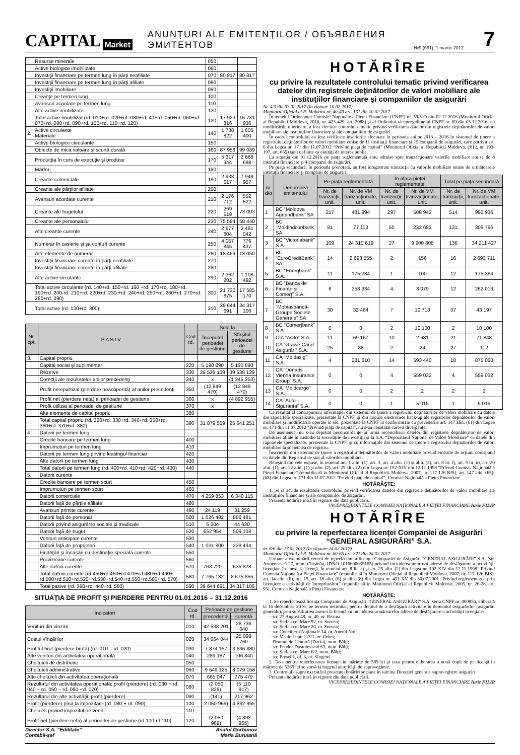CAPITAL Market ANUNŢURI ALE EMITENŢILOR / ОБЪЯВЛЕНИЯ ЭМИТЕНТОВ №9 (681), 1 martie 2017 7
| | Resurse minerale | 050 | | |
| | Active biologice imobilizate | 060 | | |
| | Investiţii financiare pe termen lung în părţi neafiliate | 070 | 80 817 | 80 817 |
| | Investiţii financiare pe termen lung în părţi afiliate | 080 | | |
| | Investiţii imobiliare | 090 | | |
| | Creanţe pe termen lung | 100 | | |
| | Avansuri acordate pe termen lung | 110 | | |
| | Alte active imobilizate | 120 | | |
| | Total active imobilizat (rd. 010+rd. 020+rd. 030+rd. 40+rd. 050+rd. 060+rd. 070+rd. 080+rd. 090+rd. 100+rd. 110+rd. 120) | 130 | 17 923 816 | 16 731 936 |
| 2. | Active circulante Materiale | 140 | 1 738 822 | 1 605 400 |
| | Active biologice cieculante | 150 | | |
| | Obiecte de mica valoare şi scurtă durată | 160 | 87 958 | 99 039 |
| | Producţia în curs de execuţie şi produse | 170 | 5 317 344 | 2 868 698 |
| | Mărfuri | 180 | | |
| | Creante comerciale | 190 | 2 938 617 | 7 948 957 |
| | Creante ale părţilor afiliate | 200 | | |
| | Avansuri acordate curente | 210 | 2 176 712 | 552 522 |
| | Creante ale bugetului | 220 | 269 518 | 73 093 |
| | Creante ale personalului | 230 | 75 584 | 58 440 |
| | Alte creante curente | 240 | 2 677 804 | 2 481 042 |
| | Numerar în casierie şi şa conturi curente | 250 | 4 057 845 | 776 437 |
| | Alte elemente de numerar | 260 | 18 469 | 13 050 |
| | Investiţii financiare curente în părţi neafiliate | 270 | | |
| | Investiţii financiare curente în părţi afiliate | 280 | | |
| | Alte active circulante | 290 | 2 362 202 | 1 108 492 |
| | Total active circulante (rd. 140+rd. 150+rd. 160 +rd. 170+rd. 180+rd. 190+rd. 200-rd. 210+rd. 220+rd. 230 +rd. 240+rd. 250+rd. 260+rd. 270+rd. 280+rd. 290) | 300 | 21 720 875 | 17 585 170 |
| | Total active (rd. 130+rd. 300) | 310 | 39 644 691 | 34 317 106 |
| Nr. cpt. | P A S I V | Cod rd. | Sold la | |
| --- | --- | --- | --- | --- |
| | | | Începutul perioadei de gestiune | Sfîrşitul perioadei de gestiune |
| 3. | Capital propriu | | | |
| | Capital social şi suplimentar | 320 | 5 190 890 | 5 190 890 |
| | Rezerve | 330 | 39 538 139 | 39 538 139 |
| | Corecţii ale rezultatelor anilor precedenţi | 340 | x | (1 345 353) |
| | Profit nerepartizat (pierdere neacoperită) al anilor precedenţi | 350 | (12 849 470) | (12 849 470) |
| | Profit net (pierdere neta) al perioadei de gestiune | 360 | x | (4 892 955) |
| | Profit utilizat al perioadei de gestiune | 370 | x | |
| | Alte elemente de capital propriu | 380 | | |
| | Total capital propriu (rd. 320+rd. 330+rd. 340+rd. 350+rd. 360+rd. 370+rd. 380) | 390 | 31 879 559 | 25 641 251 |
| 4. | Datorii pe termen lung | | | |
| | Credite bancare pe termen lung | 400 | | |
| | Imprumuturi pe termen lung | 410 | | |
| | Datorii pe termen lung privind leasingul financiar | 420 | | |
| | Alte datorii pe termen lung | 430 | | |
| | Total datorii pe termen lung (rd. 400+rd. 410+rd. 420+rd. 430) | 440 | | |
| 5. | Datorii curente | | | |
| | Credite bancare pe termen scurt | 450 | | |
| | Imprumuturi pe termen scurt | 460 | | |
| | Datorii comerciale | 470 | 4 259 853 | 6 340 115 |
| | Datorii faţă de părţile afiliate | 480 | | |
| | Avansuri primite curente | 490 | 24 119 | 31 259 |
| | Datorii faţă de personal | 500 | 1 026 482 | 886 481 |
| | Datorii privind asigurările sociale şi madicale | 510 | 6 204 | 44 630 |
| | Datorii faţă de buget | 520 | 652 954 | 509 108 |
| | Venituri anticipate curente | 530 | | |
| | Datorii faţă de proprietari | 540 | 1 031 800 | 228 434 |
| | Finanţări şi încasări cu destinaţie specială curente | 550 | | |
| | Provizioane curente | 560 | | |
| | Alte datorii curente | 570 | 763 720 | 635 828 |
| | Total datorii curente (rd.450+rd.460+rd.470+rd.480+rd.490+ rd.500+rd.510+rd.520+rd.530+rd.540+rd.550+rd.560+rd. 570) | 580 | 7 765 132 | 8 675 855 |
| | Total pasive (rd. 390+rd. 440+rd. 580) | 590 | 39 644 691 | 34 317 106 |
SITUAŢIA DE PROFIT ŞI PIERDERE PENTRU 01.01.2016 – 31.12.2016
| Indicatori | Cod rd. | Perioada de gestiune | |
| --- | --- | --- | --- |
| | | precedentă | curentă |
| Venituri din vînzări | 010 | 42 538 201 | 28 736 040 |
| Costul vînzărilor | 020 | 34 664 044 | 25 099 760 |
| Profitul brut (pierdere brută) (rd. 010 – rd. 020) | 030 | 7 874 157 | 3 636 880 |
| Alte venituri din activitatea operaţională | 040 | 289 187 | 106 840 |
| Cheltuieli de distribuire | 050 | | |
| Cheltuieli administrative | 060 | 9 549 125 | 8 079 158 |
| Alte cheltuieli din activitatea operaţională | 070 | 665 047 | 775 479 |
| Rezultatul din activitatea operaţională: profit (pierdere) (rd. 030 + rd. 040 – rd. 050 – rd. 060 -rd. 070) | 080 | (2 050 828) | (5 110 917) |
| Rezultatul din alte activităţii: profit (pierdere) | 090 | (141) | 217 962 |
| Profit (pierdere) pînă la impozitare (rd. 080 + rd. 090) | 100 | 2 050 969) | 4 892 955 |
| Cheluieli privind impozitul pe venit | 110 | | |
| Profit net (pierdere netă) al perioadei de gestiune (rd.100-rd.110) | 120 | (2 050 969) | (4 892 955) |
Director S.A. “Edilitate” Anatol Gorbunov
Contabil-şef Maria Buruiană
HOTĂRÎRE
cu privire la rezultatele controlului tematic privind verificarea datelor din registrele deţinătorilor de valori mobiliare ale instituţiilor financiare şi companiilor de asigurări
Nr. 4/3 din 03.02.2017 (în vigoare 10.02.2017)
Monitorul Oficial al R. Moldova nr. 40-49 art. 161 din 10.02.2017
În temeiul Ordonanţei Comisiei Naţionale a Pieţei Financiare (CNPF) nr. 59/5-O din 02.12.2016 (Monitorul Oficial al Republicii Moldova, 2016, nr. 423-429, art. 2088) şi al Ordinului vicepreşedintelui CNPF nr. 69 din 05.12.2016, cu modificările ulterioare, a fost efectuat controlul tematic privind verificarea datelor din registrele deţinătorilor de valori mobiliare ale instituţiilor financiare şi ale companiilor de asigurări.
În cadrul controlului au fost verificate înscrierile efectuate în perioada anilor 2013 – 2016 în sistemul de ţinere a registrului deţinătorilor de valori mobiliare emise de 11 instituţii financiare şi 15 companii de asigurări, care potrivit art. 6 din Legea nr. 171 din 11.07.2012 “Privind piaţa de capital” (Monitorul Oficial al Republicii Moldova, 2012, nr. 193-197, art. 665) sunt definite ca entităţi de interes public.
La situaţia din 01.12.2016 pe piaţa reglementată erau admise spre tranzacţionare valorile mobiliare emise de 8 instituţii financiare şi 4 companii de asigurări.
Pe piaţa secundară, în perioada prenotată, au fost înregistrate tranzacţii cu valorile mobiliare emise de următoarele instituţii financiare şi companii de asigurări:
| nr. d/o | Denumirea emitentului | Pe piaţa reglementată | | În afara pieţei reglementate | | Total pe piaţa secundară | |
| --- | --- | --- | --- | --- | --- | --- | --- |
| | | Nr. de tranzacţii, unit. | Nr. de VM tranzacţionate, unit. | Nr. de tranzacţii, unit. | Nr. de VM tranzacţionate, unit. | Nr. de tranzacţii, unit. | Nr. de VM tranzacţionate, unit. |
| 1 | BC “Moldova Agroindbank” SA | 217 | 481 994 | 297 | 508 942 | 514 | 990 936 |
| 2 | BC “Moldindconbank” SA | 81 | 77 113 | 50 | 232 683 | 131 | 309 796 |
| 3 | BC “Victoriabank” S.A. | 109 | 24 310 619 | 27 | 9 900 808 | 136 | 34 211 427 |
| 4 | BC “EuroCreditBank” SA | 14 | 2 693 555 | 2 | 156 | 16 | 2 693 711 |
| 5 | BC “Energbank” S.A. | 11 | 175 284 | 1 | 100 | 12 | 175 384 |
| 6 | BC “Banca de Finanţe şi Comerţ” S.A. | 8 | 258 934 | 4 | 3 079 | 12 | 262 013 |
| 7 | BC “Mobiasbancă-Groupe Societe Generale” SA | 30 | 32 484 | 7 | 10 713 | 37 | 43 197 |
| 8 | BC “Comerţbank” S.A. | 0 | 0 | 2 | 10 100 | 2 | 10 100 |
| 9 | CIA “Asito” S.A. | 11 | 69 167 | 10 | 2 681 | 21 | 71 848 |
| 10 | CA “Grawe Carat Asigurări” S.A. | 25 | 88 | 2 | 24 | 27 | 112 |
| 11 | CA “Moldasig” S.A. | 4 | 281 610 | 14 | 593 440 | 18 | 875 050 |
| 12 | CA “Donaris Vienna Insurance Group” S.A. | 0 | 0 | 4 | 559 032 | 4 | 559 032 |
| 13 | CA “Moldcargo” S.A. | 0 | 0 | 2 | 2 | 2 | 2 |
| 14 | CA “Auto-Siguranta” S.A. | 0 | 0 | 1 | 5 015 | 1 | 5 015 |
Ca rezultat al contrapunerii informaţiei din sistemul de ţinere a registrului deţinătorilor de valori mobiliare cu datele din rapoartele specializate, prezentate la CNPF, şi din copiile electronice back-up ale registrelor deţinătorilor de valori mobiliare şi modificările operate în ele, prezentate la CNPF în conformitate cu prevederile art. 147 alin. (61) din Legea nr. 171 din 11.07.2012 “Privind piaţa de capital”, nu s-au constatat careva divergenţe.
De asemenea, nu s-au depistat neconcordanţe în urma reconcilierii datelor din registrele deţinătorilor de valori mobiliare aflate în custodie la societăţile de investiţii şi la S.A. “Depozitarul Naţional de Valori Mobiliare” cu datele din rapoartele specializate, prezentate la CNPF, şi cu informaţiile din sistemul de ţinere a registrului deţinătorilor de valori mobiliare la societatea de registru.
Înscrierile din sistemul de ţinere a registrului deţinătorilor de valori mobiliare privind emisiile de acţiuni corespund cu datele din Registrul de stat al valorilor mobiliare.
Reieşind din cele expuse, în temeiul art. 1 alin. (1), art. 3, art. 4 alin. (1) şi alin. (2), art. 8 lit. f), art. 9 lit. n), art. 20 alin. (1), art. 22 alin. (1) şi alin. (2), art. 25 alin. (2) din Legea nr. 192-XIV din 12.11.1998 “Privind Comisia Naţională a Pieţei Financiare” (republicată în Monitorul Oficial al Republicii Moldova, 2007, nr. 117-126 BIS), art. 147 alin. (65)-(68) din Legea nr. 171 din 11.07.2012 “Privind piaţa de capital”, Comisia Naţională a Pieţei Financiare
HOTĂRĂŞTE:
1. Se ia act de rezultatele controlului privind verificarea datelor din registrele deţinătorilor de valori mobiliare ale instituţiilor financiare şi ale companiilor de asigurări.
Prezenta hotărîre intră în vigoare din data publicării.
VICEPREŞEDINTELE COMISIEI NAŢIONALE A PIEŢEI FINANCIARE Iurie FILIP
HOTĂRÎRE
cu privire la reperfectarea licenţei Companiei de Asigurări “GENERAL ASIGURĂRI” S.A.
nr. 6/6 din 17.02.2017 (în vigoare 24.02.2017)
Monitorul Oficial al R. Moldova nr. 60-66 art. 321 din 24.02.2017
Urmare a examinării cererii de reperfectare a licenţei Companiei de Asigurări “GENERAL ASIGURĂRI” S.A. (str. Armenească 27, mun. Chişinău, IDNO 1016600035165) privind includerea unor noi adrese de desfăşurare a activităţii licenţiate în anexa la licenţă, în temeiul art. 8 lit. c) şi art. 25 alin. (2) din Legea nr. 192-XIV din 12.11.1998 “Privind Comisia Naţională a Pieţei Financiare” (republicată în Monitorul Oficial al Republicii Moldova, 2007, nr. 117-126 BIS), art. 14 alin. (6), art. 15, art. 18 alin. (6) şi alin. (8) din Legea nr. 451-XV din 30.07.2001 “Privind reglementarea prin licenţiere a activităţii de întreprinzător” (republicată în Monitorul Oficial al Republicii Moldova, 2005, nr. 26-28, art. 95), Comisia Naţională a Pieţei Financiare
HOTĂRĂŞTE:
1. Se reperfectează licenţa Companiei de Asigurări “GENERAL ASIGURĂRI” S.A. seria CNPF nr. 000856, eliberată la 16 decembrie 2016, pe termen nelimitat, pentru dreptul de a desfăşura activitate în domeniul asigurărilor (asigurări generale), prin substituirea anexei la licenţă cu includerea următoarelor adrese de desfăşurare a activităţii licenţiate:
– str. 27 August 48, nr. 40, or. Rezina;
– str. Ştefan cel Mare 92, or. Soroca;
– str. Ştefan cel Mare 20, or. Soroca;
– str. Concilierii Naţionale 14, or. Anenii Noi;
– str. Vasile Lupu 113/1, or. Orhei;
– Drumul de Centură (Dacia), mun. Bălţi;
– str. Feodor Dostoievschi 63, mun. Bălţi;
– str. Ştefan cel Mare 6/2, mun. Bălţi;
– str. Presei 1, of. 3, or. Sîngerei.
2. Taxa pentru reperfectarea licenţei în mărime de 585 lei şi taxa pentru eliberarea a nouă copii de pe licenţă în mărime de 5265 lei se varsă la bugetul autorităţii de supraveghere.
3. Controlul asupra executării prezentei hotărîri se pune în sarcina Direcţiei generale supraveghere asigurări.
Prezenta hotărîre intră în vigoare din data publicării.
VICEPREŞEDINTELE COMISIEI NAŢIONALE A PIEŢEI FINANCIARE Iurie FILIP